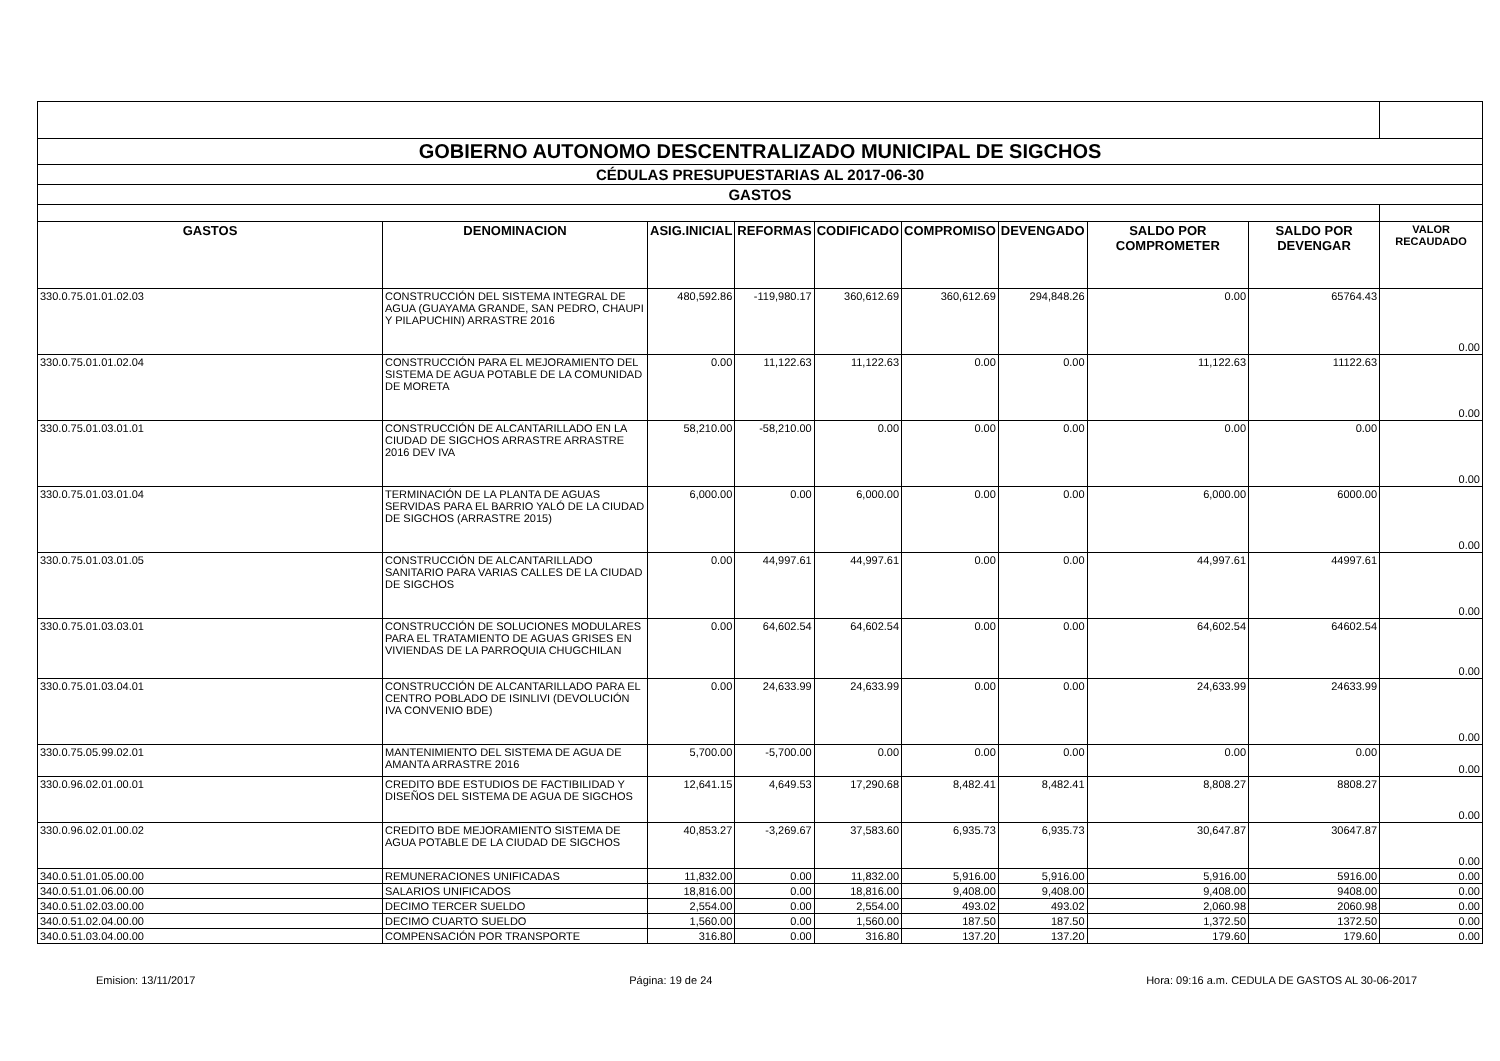| GOBIERNO AUTONOMO DESCENTRALIZADO MUNICIPAL DE SIGCHOS | | | | | | | | | |
| CÉDULAS PRESUPUESTARIAS AL 2017-06-30 | | | | | | | | | |
| GASTOS | | | | | | | | | |
| GASTOS | DENOMINACION | ASIG.INICIAL | REFORMAS | CODIFICADO | COMPROMISO | DEVENGADO | SALDO POR COMPROMETER | SALDO POR DEVENGAR | VALOR RECAUDADO |
| 330.0.75.01.01.02.03 | CONSTRUCCIÓN DEL SISTEMA INTEGRAL DE AGUA (GUAYAMA GRANDE, SAN PEDRO, CHAUPI Y PILAPUCHIN) ARRASTRE 2016 | 480,592.86 | -119,980.17 | 360,612.69 | 360,612.69 | 294,848.26 | 0.00 | 65764.43 | 0.00 |
| 330.0.75.01.01.02.04 | CONSTRUCCIÓN PARA EL MEJORAMIENTO DEL SISTEMA DE AGUA POTABLE DE LA COMUNIDAD DE MORETA | 0.00 | 11,122.63 | 11,122.63 | 0.00 | 0.00 | 11,122.63 | 11122.63 | 0.00 |
| 330.0.75.01.03.01.01 | CONSTRUCCIÓN DE ALCANTARILLADO EN LA CIUDAD DE SIGCHOS ARRASTRE ARRASTRE 2016 DEV IVA | 58,210.00 | -58,210.00 | 0.00 | 0.00 | 0.00 | 0.00 | 0.00 | 0.00 |
| 330.0.75.01.03.01.04 | TERMINACIÓN DE LA PLANTA DE AGUAS SERVIDAS PARA EL BARRIO YALÓ DE LA CIUDAD DE SIGCHOS (ARRASTRE 2015) | 6,000.00 | 0.00 | 6,000.00 | 0.00 | 0.00 | 6,000.00 | 6000.00 | 0.00 |
| 330.0.75.01.03.01.05 | CONSTRUCCIÓN DE ALCANTARILLADO SANITARIO PARA VARIAS CALLES DE LA CIUDAD DE SIGCHOS | 0.00 | 44,997.61 | 44,997.61 | 0.00 | 0.00 | 44,997.61 | 44997.61 | 0.00 |
| 330.0.75.01.03.03.01 | CONSTRUCCIÓN DE SOLUCIONES MODULARES PARA EL TRATAMIENTO DE AGUAS GRISES EN VIVIENDAS DE LA PARROQUIA CHUGCHILAN | 0.00 | 64,602.54 | 64,602.54 | 0.00 | 0.00 | 64,602.54 | 64602.54 | 0.00 |
| 330.0.75.01.03.04.01 | CONSTRUCCIÓN DE ALCANTARILLADO PARA EL CENTRO POBLADO DE ISINLIVI (DEVOLUCIÓN IVA CONVENIO BDE) | 0.00 | 24,633.99 | 24,633.99 | 0.00 | 0.00 | 24,633.99 | 24633.99 | 0.00 |
| 330.0.75.05.99.02.01 | MANTENIMIENTO DEL SISTEMA DE AGUA DE AMANTA ARRASTRE 2016 | 5,700.00 | -5,700.00 | 0.00 | 0.00 | 0.00 | 0.00 | 0.00 | 0.00 |
| 330.0.96.02.01.00.01 | CREDITO BDE ESTUDIOS DE FACTIBILIDAD Y DISEÑOS DEL SISTEMA DE AGUA DE SIGCHOS | 12,641.15 | 4,649.53 | 17,290.68 | 8,482.41 | 8,482.41 | 8,808.27 | 8808.27 | 0.00 |
| 330.0.96.02.01.00.02 | CREDITO BDE MEJORAMIENTO SISTEMA DE AGUA POTABLE DE LA CIUDAD DE SIGCHOS | 40,853.27 | -3,269.67 | 37,583.60 | 6,935.73 | 6,935.73 | 30,647.87 | 30647.87 | 0.00 |
| 340.0.51.01.05.00.00 | REMUNERACIONES UNIFICADAS | 11,832.00 | 0.00 | 11,832.00 | 5,916.00 | 5,916.00 | 5,916.00 | 5916.00 | 0.00 |
| 340.0.51.01.06.00.00 | SALARIOS UNIFICADOS | 18,816.00 | 0.00 | 18,816.00 | 9,408.00 | 9,408.00 | 9,408.00 | 9408.00 | 0.00 |
| 340.0.51.02.03.00.00 | DECIMO TERCER SUELDO | 2,554.00 | 0.00 | 2,554.00 | 493.02 | 493.02 | 2,060.98 | 2060.98 | 0.00 |
| 340.0.51.02.04.00.00 | DECIMO CUARTO SUELDO | 1,560.00 | 0.00 | 1,560.00 | 187.50 | 187.50 | 1,372.50 | 1372.50 | 0.00 |
| 340.0.51.03.04.00.00 | COMPENSACIÓN POR TRANSPORTE | 316.80 | 0.00 | 316.80 | 137.20 | 137.20 | 179.60 | 179.60 | 0.00 |
Emision: 13/11/2017 Página: 19 de 24 Hora: 09:16 a.m. CEDULA DE GASTOS AL 30-06-2017